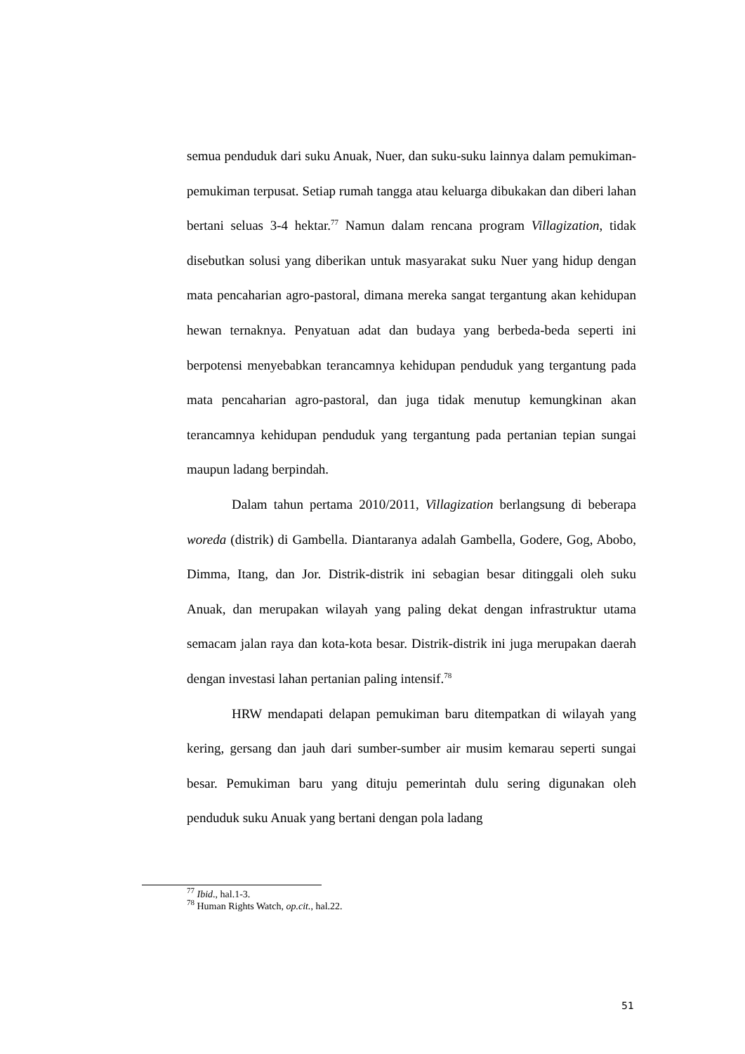semua penduduk dari suku Anuak, Nuer, dan suku-suku lainnya dalam pemukiman-pemukiman terpusat. Setiap rumah tangga atau keluarga dibukakan dan diberi lahan bertani seluas 3-4 hektar.<sup>77</sup> Namun dalam rencana program Villagization, tidak disebutkan solusi yang diberikan untuk masyarakat suku Nuer yang hidup dengan mata pencaharian agro-pastoral, dimana mereka sangat tergantung akan kehidupan hewan ternaknya. Penyatuan adat dan budaya yang berbeda-beda seperti ini berpotensi menyebabkan terancamnya kehidupan penduduk yang tergantung pada mata pencaharian agro-pastoral, dan juga tidak menutup kemungkinan akan terancamnya kehidupan penduduk yang tergantung pada pertanian tepian sungai maupun ladang berpindah.
Dalam tahun pertama 2010/2011, Villagization berlangsung di beberapa woreda (distrik) di Gambella. Diantaranya adalah Gambella, Godere, Gog, Abobo, Dimma, Itang, dan Jor. Distrik-distrik ini sebagian besar ditinggali oleh suku Anuak, dan merupakan wilayah yang paling dekat dengan infrastruktur utama semacam jalan raya dan kota-kota besar. Distrik-distrik ini juga merupakan daerah dengan investasi lahan pertanian paling intensif.<sup>78</sup>
HRW mendapati delapan pemukiman baru ditempatkan di wilayah yang kering, gersang dan jauh dari sumber-sumber air musim kemarau seperti sungai besar. Pemukiman baru yang dituju pemerintah dulu sering digunakan oleh penduduk suku Anuak yang bertani dengan pola ladang
<sup>77</sup> Ibid., hal.1-3.
<sup>78</sup> Human Rights Watch, op.cit., hal.22.
51